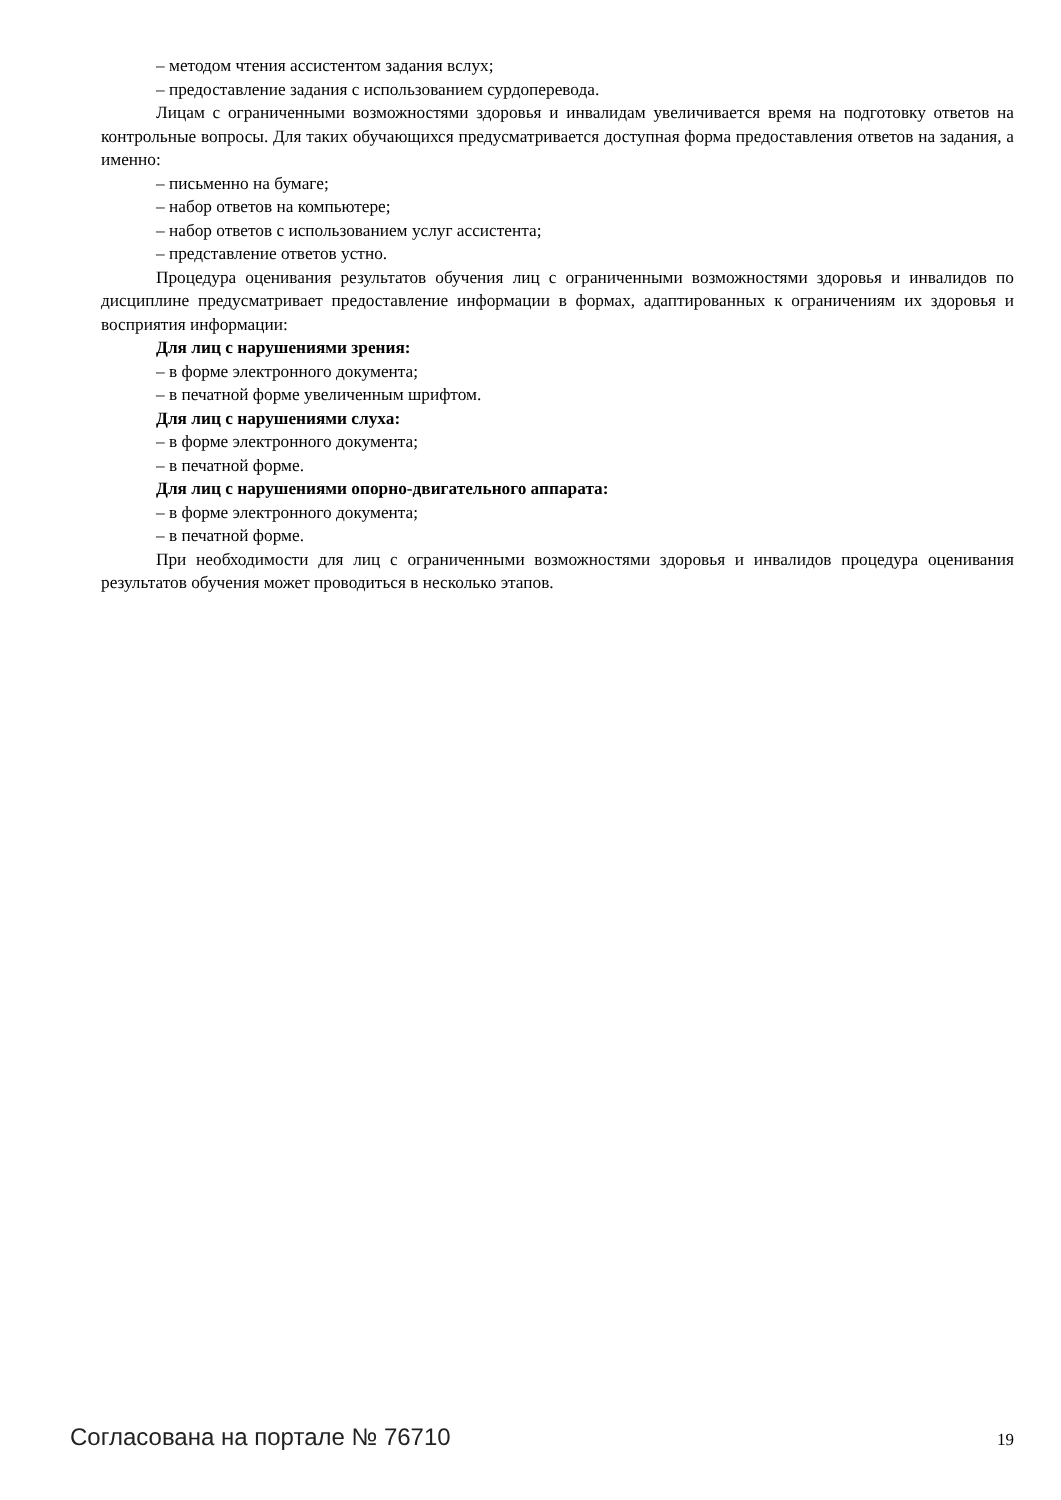– методом чтения ассистентом задания вслух;
– предоставление задания с использованием сурдоперевода.
Лицам с ограниченными возможностями здоровья и инвалидам увеличивается время на подготовку ответов на контрольные вопросы. Для таких обучающихся предусматривается доступная форма предоставления ответов на задания, а именно:
– письменно на бумаге;
– набор ответов на компьютере;
– набор ответов с использованием услуг ассистента;
– представление ответов устно.
Процедура оценивания результатов обучения лиц с ограниченными возможностями здоровья и инвалидов по дисциплине предусматривает предоставление информации в формах, адаптированных к ограничениям их здоровья и восприятия информации:
Для лиц с нарушениями зрения:
– в форме электронного документа;
– в печатной форме увеличенным шрифтом.
Для лиц с нарушениями слуха:
– в форме электронного документа;
– в печатной форме.
Для лиц с нарушениями опорно-двигательного аппарата:
– в форме электронного документа;
– в печатной форме.
При необходимости для лиц с ограниченными возможностями здоровья и инвалидов процедура оценивания результатов обучения может проводиться в несколько этапов.
Согласована на портале № 76710 19